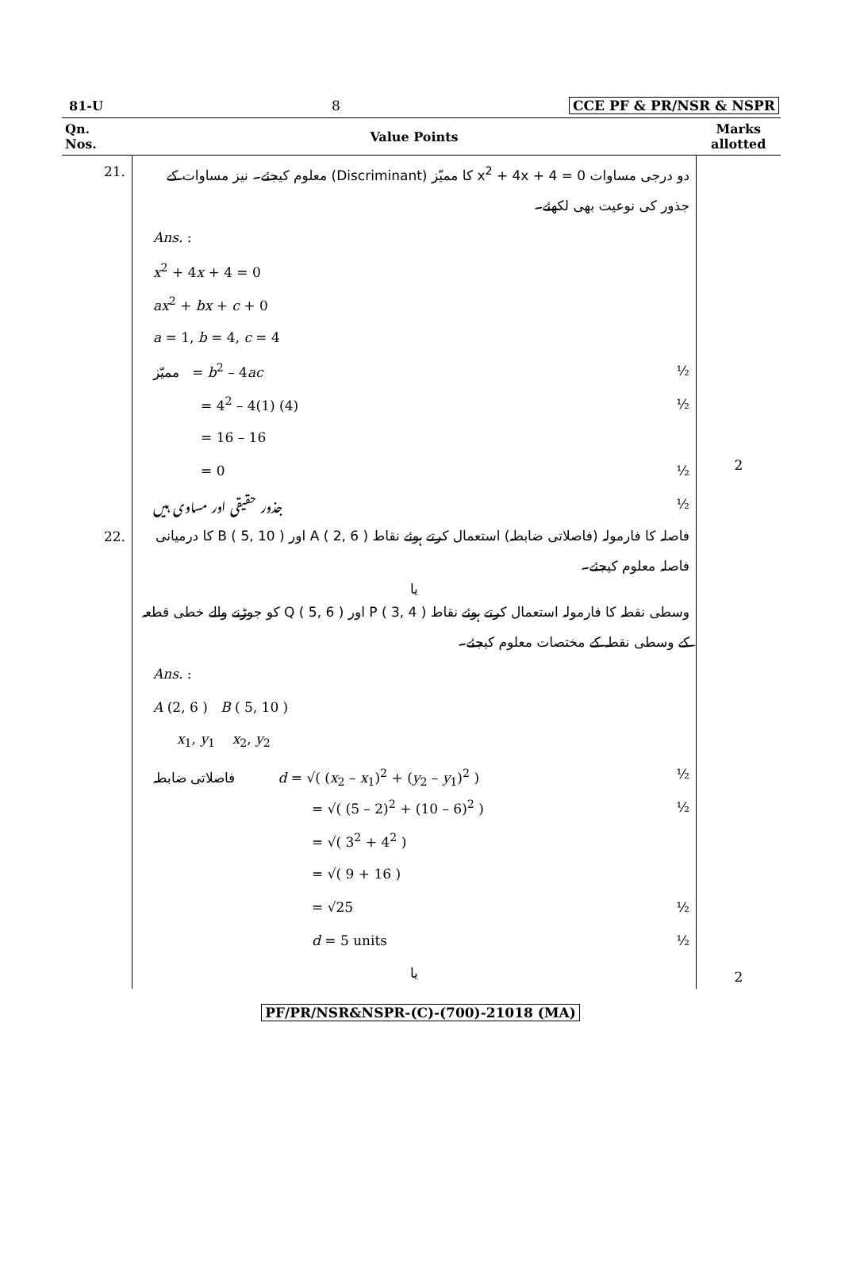81-U 8 CCE PF & PR/NSR & NSPR
| Qn. Nos. | Value Points | Marks allotted |
| --- | --- | --- |
| 21. | دو درجی مساوات x<sup>2</sup> + 4x + 4 = 0 کا ممیّز (Discriminant) معلوم کیجئے۔ نیز مساوات کے جذور کی نوعیت بھی لکھئے۔ Ans. : x<sup>2</sup> + 4 x + 4 = 0 ax<sup>2</sup> + bx + c + 0 a = 1, b = 4, c = 4 ممیّز = b<sup>2</sup> – 4 ac ½ = 4<sup>2</sup> – 4(1) (4) ½ = 16 – 16 = 0 ½ جذور حقیقی اور مساوی ہیں ½ | 2 |
| 22. | فاصلہ کا فارمولہ (فاصلاتی ضابطہ) استعمال کرتے ہوئے نقاط A ( 2, 6 ) اور B ( 5, 10 ) کا درمیانی فاصلہ معلوم کیجئے۔ یا وسطی نقطہ کا فارمولہ استعمال کرتے ہوئے نقاط P ( 3, 4 ) اور Q ( 5, 6 ) کو جوڑنے والے خطی قطعہ کے وسطی نقطہ کے مختصات معلوم کیجئے۔ Ans. : A (2, 6 ) B ( 5, 10 ) x<sub>1</sub>, y<sub>1</sub> x<sub>2</sub>, y<sub>2</sub> فاصلاتی ضابطہ d = √( ( x<sub>2</sub> – x<sub>1</sub>)<sup>2</sup> + ( y<sub>2</sub> – y<sub>1</sub>)<sup>2</sup> ) ½ = √( (5 – 2)<sup>2</sup> + (10 – 6)<sup>2</sup> ) ½ = √( 3<sup>2</sup> + 4<sup>2</sup> ) = √( 9 + 16 ) = √25 ½ d = 5 units ½ یا | 2 |
PF/PR/NSR&NSPR-(C)-(700)-21018 (MA)